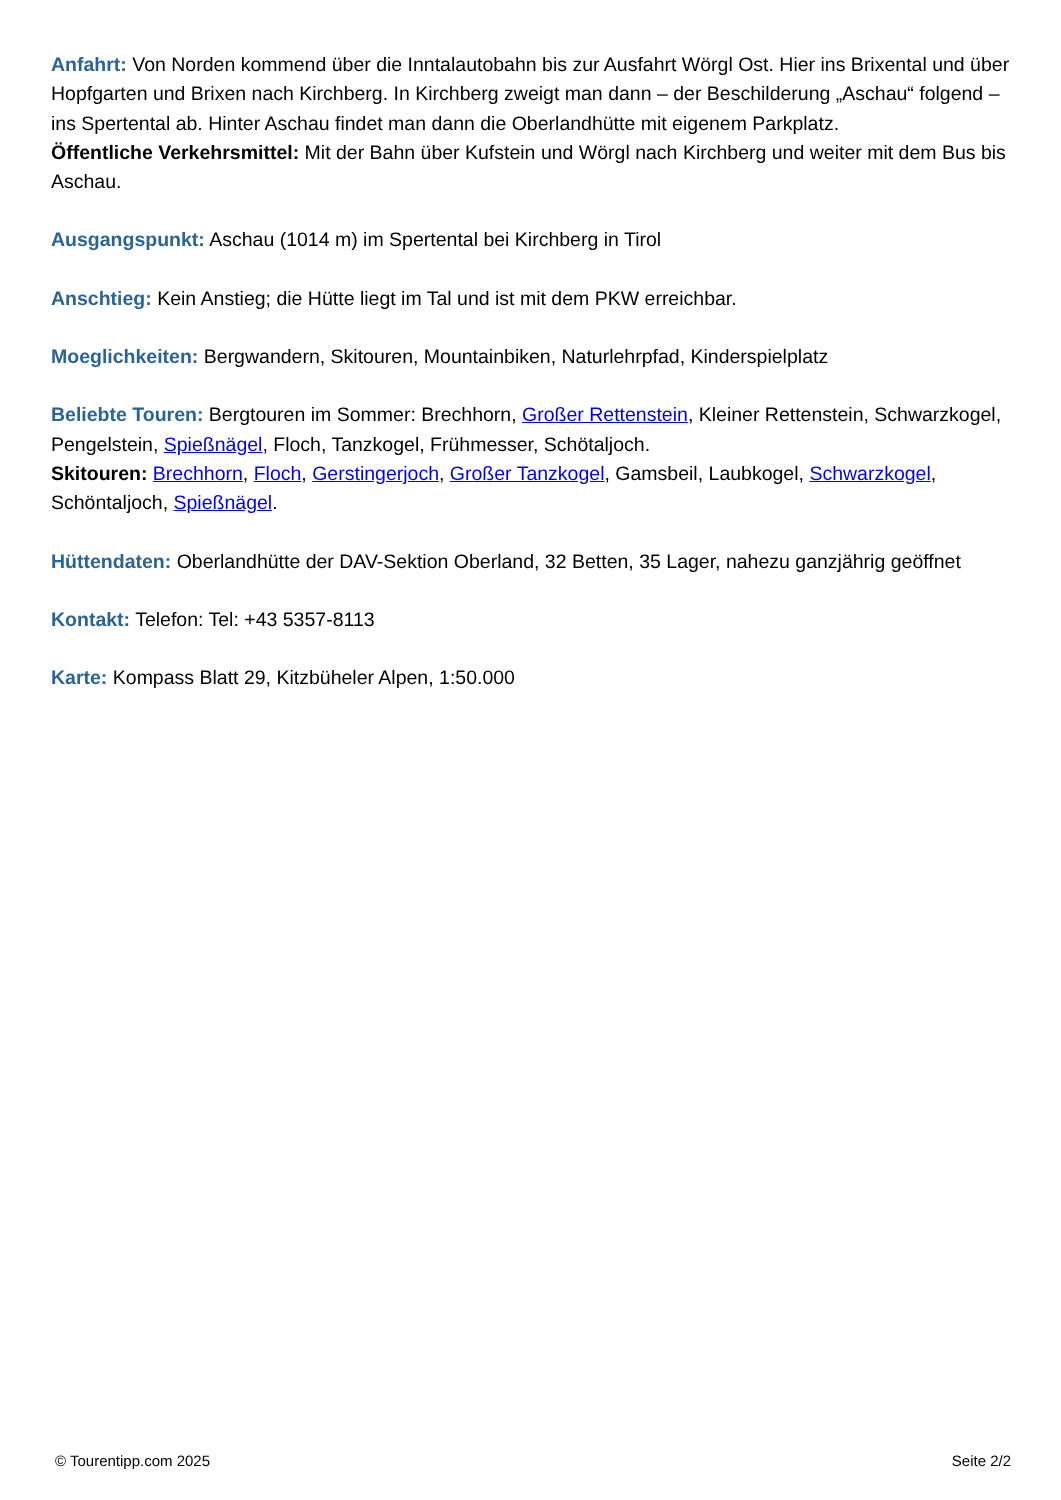Anfahrt: Von Norden kommend über die Inntalautobahn bis zur Ausfahrt Wörgl Ost. Hier ins Brixental und über Hopfgarten und Brixen nach Kirchberg. In Kirchberg zweigt man dann – der Beschilderung „Aschau“ folgend – ins Spertental ab. Hinter Aschau findet man dann die Oberlandhütte mit eigenem Parkplatz.
Öffentliche Verkehrsmittel: Mit der Bahn über Kufstein und Wörgl nach Kirchberg und weiter mit dem Bus bis Aschau.
Ausgangspunkt: Aschau (1014 m) im Spertental bei Kirchberg in Tirol
Anschtieg: Kein Anstieg; die Hütte liegt im Tal und ist mit dem PKW erreichbar.
Moeglichkeiten: Bergwandern, Skitouren, Mountainbiken, Naturlehrpfad, Kinderspielplatz
Beliebte Touren: Bergtouren im Sommer: Brechhorn, Großer Rettenstein, Kleiner Rettenstein, Schwarzkogel, Pengelstein, Spießnägel, Floch, Tanzkogel, Frühmesser, Schötaljoch.
Skitouren: Brechhorn, Floch, Gerstingerjoch, Großer Tanzkogel, Gamsbeil, Laubkogel, Schwarzkogel, Schöntaljoch, Spießnägel.
Hüttendaten: Oberlandhütte der DAV-Sektion Oberland, 32 Betten, 35 Lager, nahezu ganzjährig geöffnet
Kontakt: Telefon: Tel: +43 5357-8113
Karte: Kompass Blatt 29, Kitzbüheler Alpen, 1:50.000
© Tourentipp.com 2025 Seite 2/2